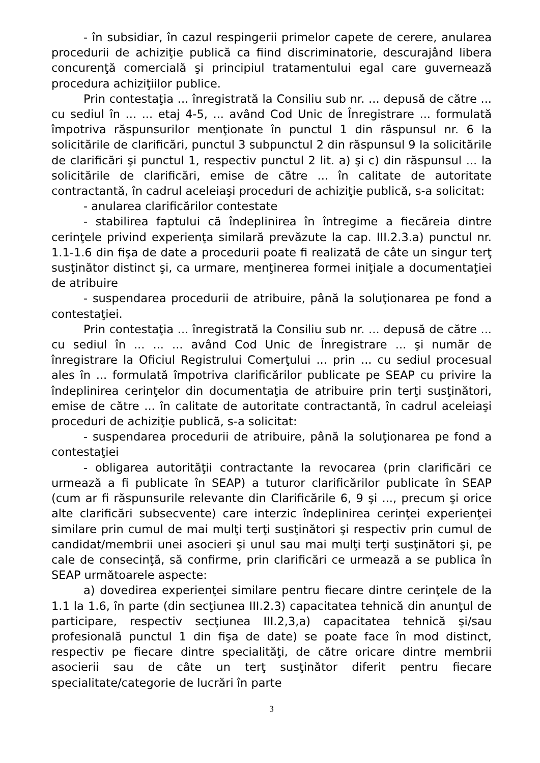- în subsidiar, în cazul respingerii primelor capete de cerere, anularea procedurii de achiziţie publică ca fiind discriminatorie, descurajând libera concurenţă comercială şi principiul tratamentului egal care guvernează procedura achiziţiilor publice.
Prin contestaţia ... înregistrată la Consiliu sub nr. ... depusă de către ... cu sediul în ... ... etaj 4-5, ... având Cod Unic de Înregistrare ... formulată împotriva răspunsurilor menţionate în punctul 1 din răspunsul nr. 6 la solicitările de clarificări, punctul 3 subpunctul 2 din răspunsul 9 la solicitările de clarificări şi punctul 1, respectiv punctul 2 lit. a) şi c) din răspunsul ... la solicitările de clarificări, emise de către ... în calitate de autoritate contractantă, în cadrul aceleiaşi proceduri de achiziţie publică, s-a solicitat:
- anularea clarificărilor contestate
- stabilirea faptului că îndeplinirea în întregime a fiecăreia dintre cerinţele privind experienţa similară prevăzute la cap. III.2.3.a) punctul nr. 1.1-1.6 din fişa de date a procedurii poate fi realizată de câte un singur terţ susţinător distinct şi, ca urmare, menţinerea formei iniţiale a documentaţiei de atribuire
- suspendarea procedurii de atribuire, până la soluţionarea pe fond a contestaţiei.
Prin contestaţia ... înregistrată la Consiliu sub nr. ... depusă de către ... cu sediul în ... ... ... având Cod Unic de Înregistrare ... şi număr de înregistrare la Oficiul Registrului Comerţului ... prin ... cu sediul procesual ales în ... formulată împotriva clarificărilor publicate pe SEAP cu privire la îndeplinirea cerinţelor din documentaţia de atribuire prin terţi susţinători, emise de către ... în calitate de autoritate contractantă, în cadrul aceleiaşi proceduri de achiziţie publică, s-a solicitat:
- suspendarea procedurii de atribuire, până la soluţionarea pe fond a contestaţiei
- obligarea autorităţii contractante la revocarea (prin clarificări ce urmează a fi publicate în SEAP) a tuturor clarificărilor publicate în SEAP (cum ar fi răspunsurile relevante din Clarificările 6, 9 şi ..., precum şi orice alte clarificări subsecvente) care interzic îndeplinirea cerinţei experienţei similare prin cumul de mai mulţi terţi susţinători şi respectiv prin cumul de candidat/membrii unei asocieri şi unul sau mai mulţi terţi susţinători şi, pe cale de consecinţă, să confirme, prin clarificări ce urmează a se publica în SEAP următoarele aspecte:
a) dovedirea experienţei similare pentru fiecare dintre cerinţele de la 1.1 la 1.6, în parte (din secţiunea III.2.3) capacitatea tehnică din anunţul de participare, respectiv secţiunea III.2,3,a) capacitatea tehnică şi/sau profesională punctul 1 din fişa de date) se poate face în mod distinct, respectiv pe fiecare dintre specialităţi, de către oricare dintre membrii asocierii sau de câte un terţ susţinător diferit pentru fiecare specialitate/categorie de lucrări în parte
3